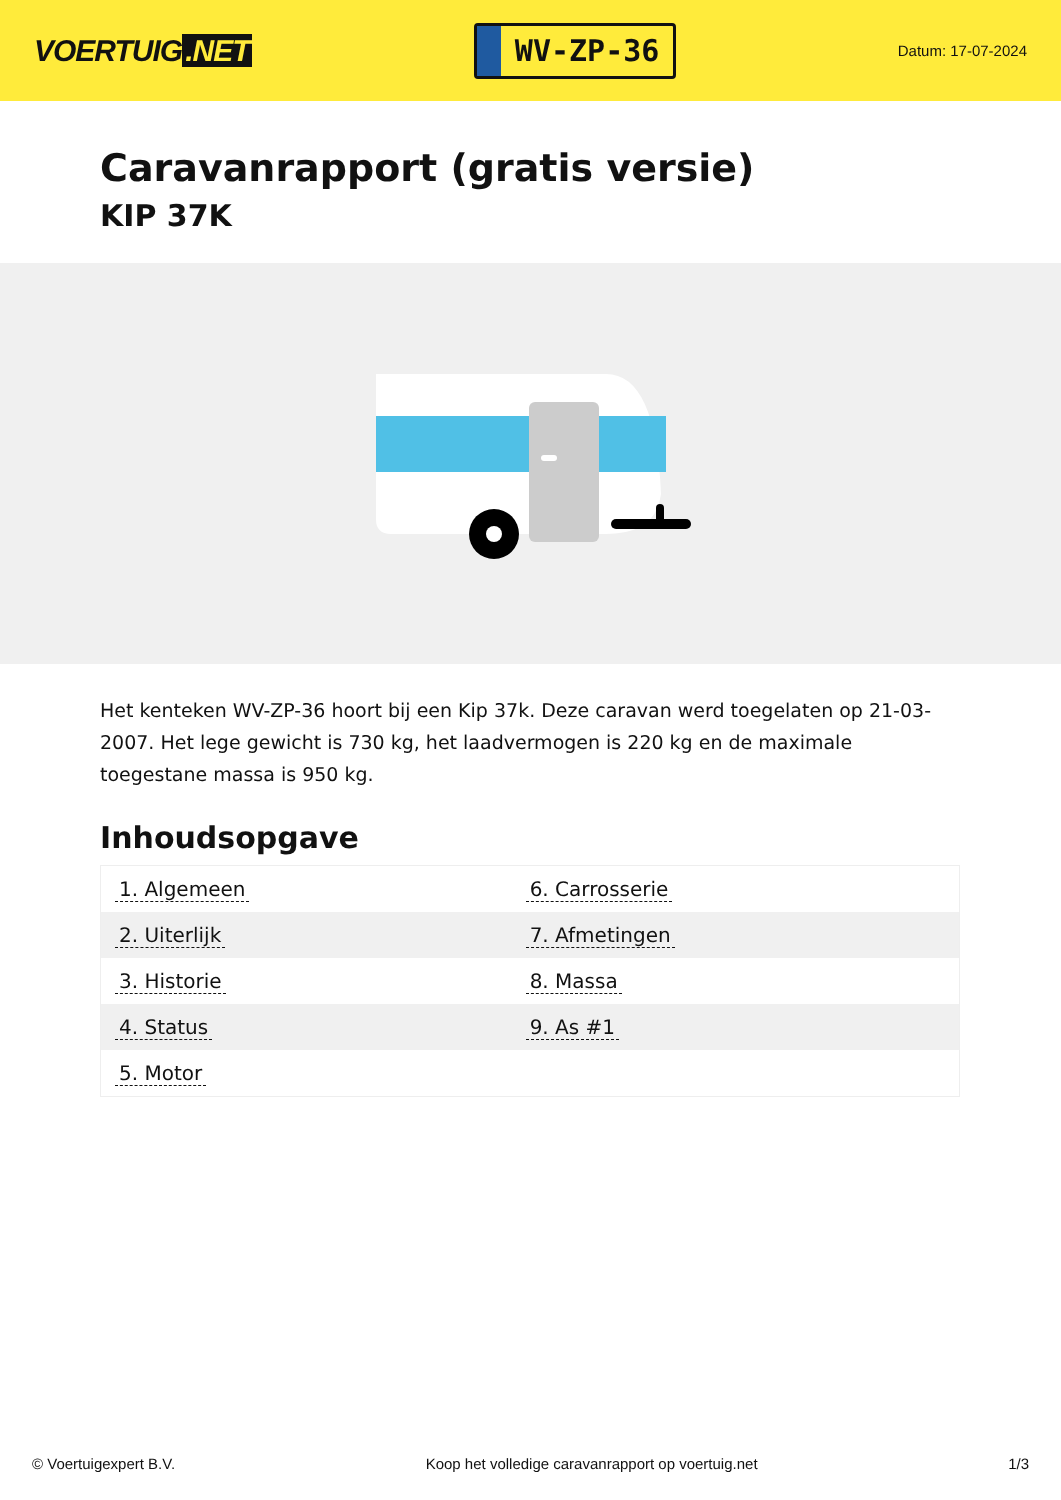VOERTUIG.NET
WV-ZP-36
Datum: 17-07-2024
Caravanrapport (gratis versie)
KIP 37K
Het kenteken WV-ZP-36 hoort bij een Kip 37k. Deze caravan werd toegelaten op 21-03-2007. Het lege gewicht is 730 kg, het laadvermogen is 220 kg en de maximale toegestane massa is 950 kg.
Inhoudsopgave
| 1. Algemeen | 6. Carrosserie |
| 2. Uiterlijk | 7. Afmetingen |
| 3. Historie | 8. Massa |
| 4. Status | 9. As #1 |
| 5. Motor | |
© Voertuigexpert B.V. Koop het volledige caravanrapport op voertuig.net 1/3